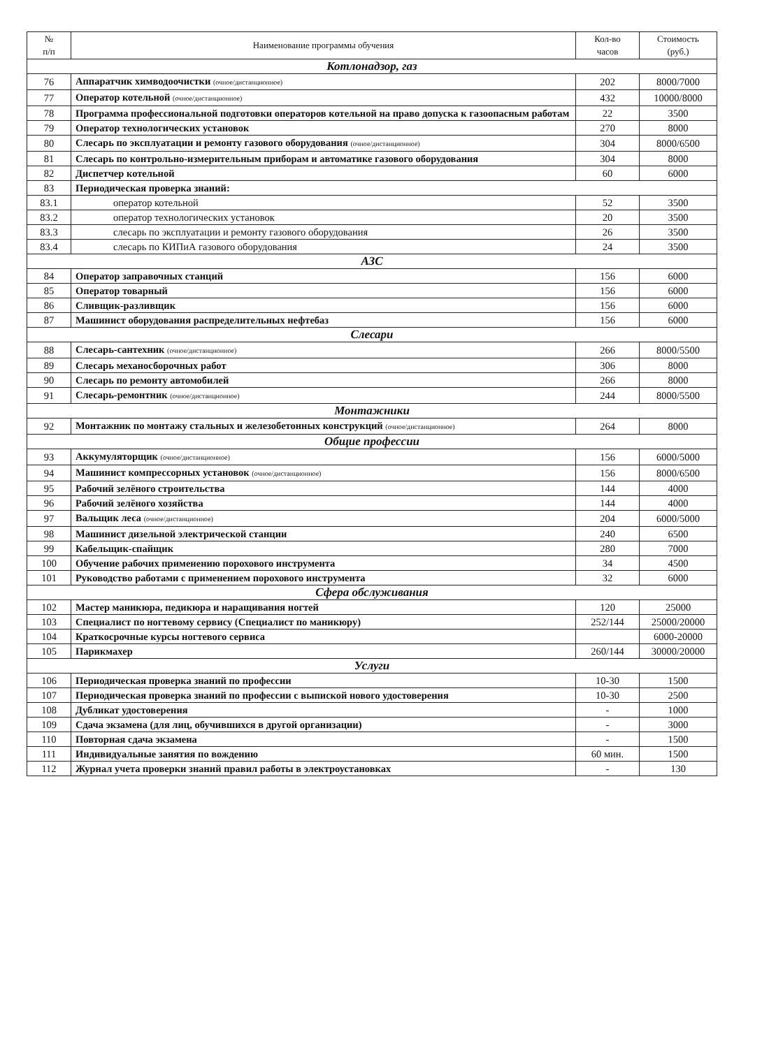| № п/п | Наименование программы обучения | Кол-во часов | Стоимость (руб.) |
| --- | --- | --- | --- |
| Котлонадзор, газ | | | |
| 76 | Аппаратчик химводоочистки (очное/дистанционное) | 202 | 8000/7000 |
| 77 | Оператор котельной (очное/дистанционное) | 432 | 10000/8000 |
| 78 | Программа профессиональной подготовки операторов котельной на право допуска к газоопасным работам | 22 | 3500 |
| 79 | Оператор технологических установок | 270 | 8000 |
| 80 | Слесарь по эксплуатации и ремонту газового оборудования (очное/дистанционное) | 304 | 8000/6500 |
| 81 | Слесарь по контрольно-измерительным приборам и автоматике газового оборудования | 304 | 8000 |
| 82 | Диспетчер котельной | 60 | 6000 |
| 83 | Периодическая проверка знаний: | | |
| 83.1 | оператор котельной | 52 | 3500 |
| 83.2 | оператор технологических установок | 20 | 3500 |
| 83.3 | слесарь по эксплуатации и ремонту газового оборудования | 26 | 3500 |
| 83.4 | слесарь по КИПиА газового оборудования | 24 | 3500 |
| АЗС | | | |
| 84 | Оператор заправочных станций | 156 | 6000 |
| 85 | Оператор товарный | 156 | 6000 |
| 86 | Сливщик-разливщик | 156 | 6000 |
| 87 | Машинист оборудования распределительных нефтебаз | 156 | 6000 |
| Слесари | | | |
| 88 | Слесарь-сантехник (очное/дистанционное) | 266 | 8000/5500 |
| 89 | Слесарь механосборочных работ | 306 | 8000 |
| 90 | Слесарь по ремонту автомобилей | 266 | 8000 |
| 91 | Слесарь-ремонтник (очное/дистанционное) | 244 | 8000/5500 |
| Монтажники | | | |
| 92 | Монтажник по монтажу стальных и железобетонных конструкций (очное/дистанционное) | 264 | 8000 |
| Общие профессии | | | |
| 93 | Аккумуляторщик (очное/дистанционное) | 156 | 6000/5000 |
| 94 | Машинист компрессорных установок (очное/дистанционное) | 156 | 8000/6500 |
| 95 | Рабочий зелёного строительства | 144 | 4000 |
| 96 | Рабочий зелёного хозяйства | 144 | 4000 |
| 97 | Вальщик леса (очное/дистанционное) | 204 | 6000/5000 |
| 98 | Машинист дизельной электрической станции | 240 | 6500 |
| 99 | Кабельщик-спайщик | 280 | 7000 |
| 100 | Обучение рабочих применению порохового инструмента | 34 | 4500 |
| 101 | Руководство работами с применением порохового инструмента | 32 | 6000 |
| Сфера обслуживания | | | |
| 102 | Мастер маникюра, педикюра и наращивания ногтей | 120 | 25000 |
| 103 | Специалист по ногтевому сервису (Специалист по маникюру) | 252/144 | 25000/20000 |
| 104 | Краткосрочные курсы ногтевого сервиса | | 6000-20000 |
| 105 | Парикмахер | 260/144 | 30000/20000 |
| Услуги | | | |
| 106 | Периодическая проверка знаний по профессии | 10-30 | 1500 |
| 107 | Периодическая проверка знаний по профессии с выпиской нового удостоверения | 10-30 | 2500 |
| 108 | Дубликат удостоверения | - | 1000 |
| 109 | Сдача экзамена (для лиц, обучившихся в другой организации) | - | 3000 |
| 110 | Повторная сдача экзамена | - | 1500 |
| 111 | Индивидуальные занятия по вождению | 60 мин. | 1500 |
| 112 | Журнал учета проверки знаний правил работы в электроустановках | - | 130 |